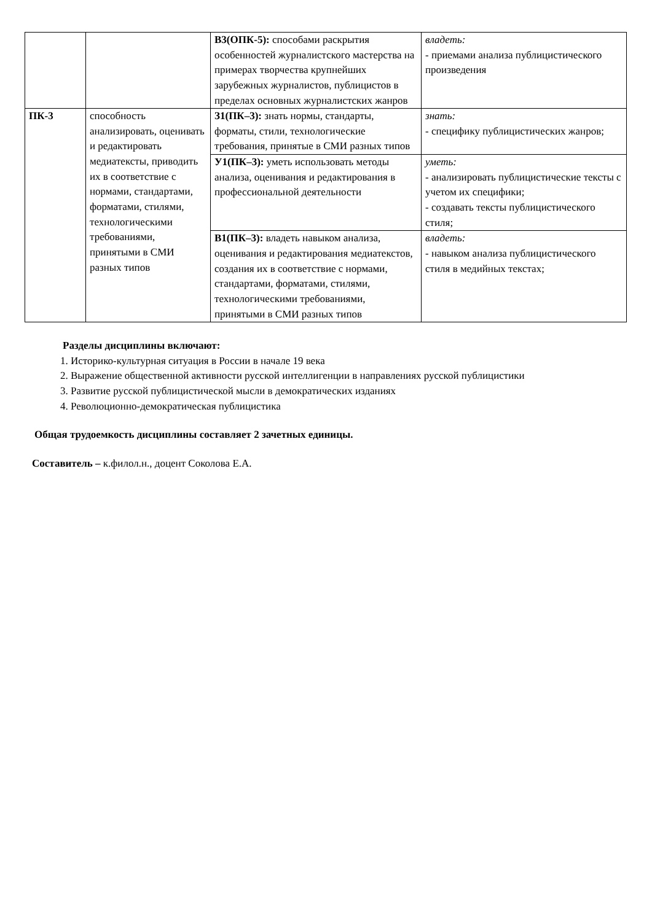| | | В3(ОПК-5): способами раскрытия особенностей журналистского мастерства на примерах творчества крупнейших зарубежных журналистов, публицистов в пределах основных журналистских жанров | владеть: - приемами анализа публицистического произведения |
| ПК-3 | способность анализировать, оценивать и редактировать медиатексты, приводить их в соответствие с нормами, стандартами, форматами, стилями, технологическими требованиями, принятыми в СМИ разных типов | З1(ПК–3): знать нормы, стандарты, форматы, стили, технологические требования, принятые в СМИ разных типов | знать: - специфику публицистических жанров; |
| | | У1(ПК–3): уметь использовать методы анализа, оценивания и редактирования в профессиональной деятельности | уметь: - анализировать публицистические тексты с учетом их специфики; - создавать тексты публицистического стиля; |
| | | В1(ПК–3): владеть навыком анализа, оценивания и редактирования медиатекстов, создания их в соответствие с нормами, стандартами, форматами, стилями, технологическими требованиями, принятыми в СМИ разных типов | владеть: - навыком анализа публицистического стиля в медийных текстах; |
Разделы дисциплины включают:
1. Историко-культурная ситуация в России в начале 19 века
2. Выражение общественной активности русской интеллигенции в направлениях русской публицистики
3. Развитие русской публицистической мысли в демократических изданиях
4. Революционно-демократическая публицистика
Общая трудоемкость дисциплины составляет 2 зачетных единицы.
Составитель – к.филол.н., доцент Соколова Е.А.